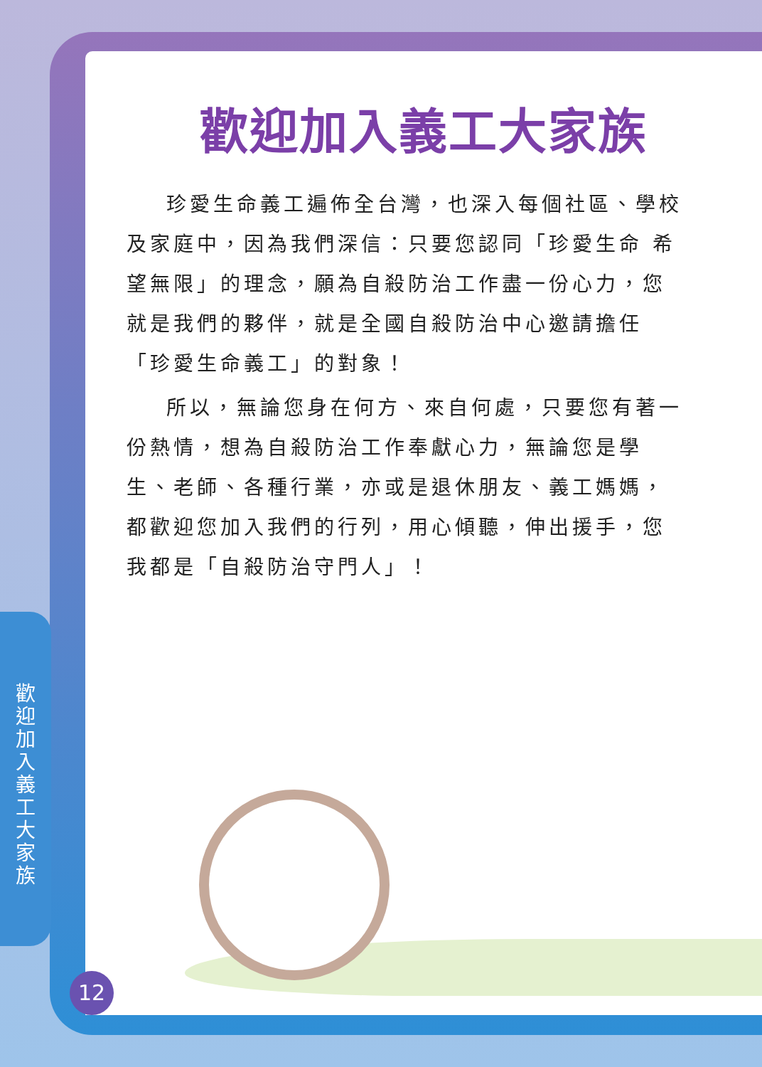歡迎加入義工大家族
歡迎加入義工大家族
珍愛生命義工遍佈全台灣，也深入每個社區、學校及家庭中，因為我們深信：只要您認同「珍愛生命 希望無限」的理念，願為自殺防治工作盡一份心力，您就是我們的夥伴，就是全國自殺防治中心邀請擔任「珍愛生命義工」的對象！
所以，無論您身在何方、來自何處，只要您有著一份熱情，想為自殺防治工作奉獻心力，無論您是學生、老師、各種行業，亦或是退休朋友、義工媽媽，都歡迎您加入我們的行列，用心傾聽，伸出援手，您我都是「自殺防治守門人」！
12